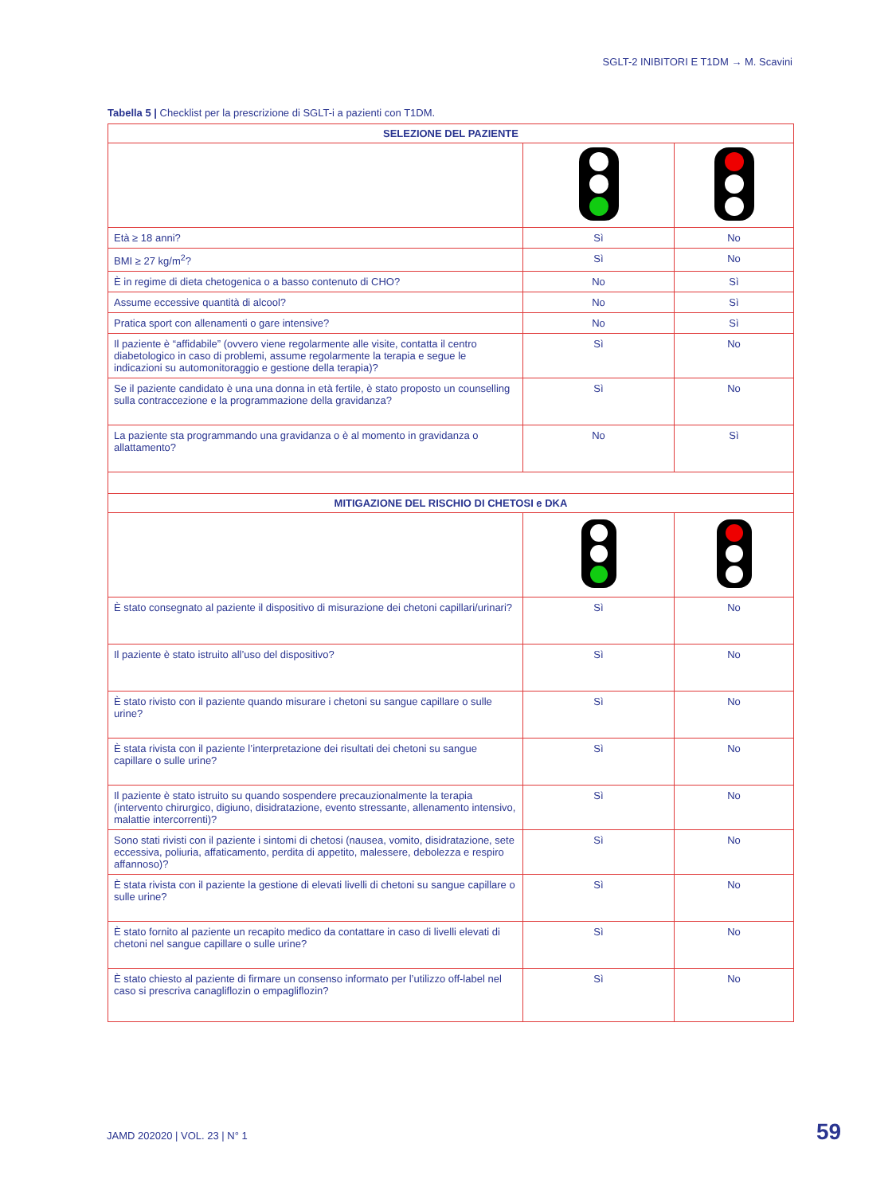SGLT-2 INIBITORI E T1DM → M. Scavini
Tabella 5 | Checklist per la prescrizione di SGLT-i a pazienti con T1DM.
| SELEZIONE DEL PAZIENTE | | |
| --- | --- | --- |
| Età ≥ 18 anni? | Sì | No |
| BMI ≥ 27 kg/m<sup>2</sup>? | Sì | No |
| È in regime di dieta chetogenica o a basso contenuto di CHO? | No | Sì |
| Assume eccessive quantità di alcool? | No | Sì |
| Pratica sport con allenamenti o gare intensive? | No | Sì |
| Il paziente è “affidabile” (ovvero viene regolarmente alle visite, contatta il centro diabetologico in caso di problemi, assume regolarmente la terapia e segue le indicazioni su automonitoraggio e gestione della terapia)? | Sì | No |
| Se il paziente candidato è una una donna in età fertile, è stato proposto un counselling sulla contraccezione e la programmazione della gravidanza? | Sì | No |
| La paziente sta programmando una gravidanza o è al momento in gravidanza o allattamento? | No | Sì |
| MITIGAZIONE DEL RISCHIO DI CHETOSI e DKA | | |
| È stato consegnato al paziente il dispositivo di misurazione dei chetoni capillari/urinari? | Sì | No |
| Il paziente è stato istruito all’uso del dispositivo? | Sì | No |
| È stato rivisto con il paziente quando misurare i chetoni su sangue capillare o sulle urine? | Sì | No |
| È stata rivista con il paziente l’interpretazione dei risultati dei chetoni su sangue capillare o sulle urine? | Sì | No |
| Il paziente è stato istruito su quando sospendere precauzionalmente la terapia (intervento chirurgico, digiuno, disidratazione, evento stressante, allenamento intensivo, malattie intercorrenti)? | Sì | No |
| Sono stati rivisti con il paziente i sintomi di chetosi (nausea, vomito, disidratazione, sete eccessiva, poliuria, affaticamento, perdita di appetito, malessere, debolezza e respiro affannoso)? | Sì | No |
| È stata rivista con il paziente la gestione di elevati livelli di chetoni su sangue capillare o sulle urine? | Sì | No |
| È stato fornito al paziente un recapito medico da contattare in caso di livelli elevati di chetoni nel sangue capillare o sulle urine? | Sì | No |
| È stato chiesto al paziente di firmare un consenso informato per l’utilizzo off-label nel caso si prescriva canagliflozin o empagliflozin? | Sì | No |
JAMD 202020 | VOL. 23 | N° 1 59